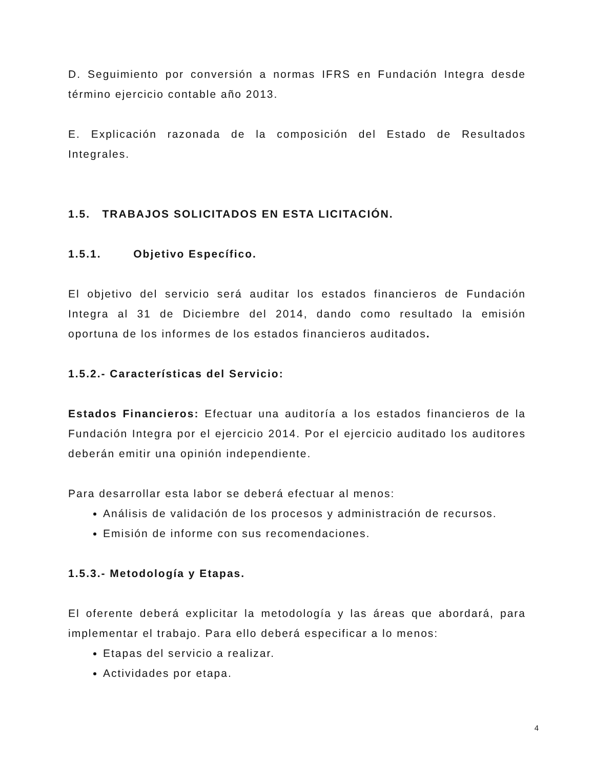D. Seguimiento por conversión a normas IFRS en Fundación Integra desde término ejercicio contable año 2013.
E. Explicación razonada de la composición del Estado de Resultados Integrales.
1.5. TRABAJOS SOLICITADOS EN ESTA LICITACIÓN.
1.5.1. Objetivo Específico.
El objetivo del servicio será auditar los estados financieros de Fundación Integra al 31 de Diciembre del 2014, dando como resultado la emisión oportuna de los informes de los estados financieros auditados.
1.5.2.- Características del Servicio:
Estados Financieros: Efectuar una auditoría a los estados financieros de la Fundación Integra por el ejercicio 2014. Por el ejercicio auditado los auditores deberán emitir una opinión independiente.
Para desarrollar esta labor se deberá efectuar al menos:
Análisis de validación de los procesos y administración de recursos.
Emisión de informe con sus recomendaciones.
1.5.3.- Metodología y Etapas.
El oferente deberá explicitar la metodología y las áreas que abordará, para implementar el trabajo. Para ello deberá especificar a lo menos:
Etapas del servicio a realizar.
Actividades por etapa.
4